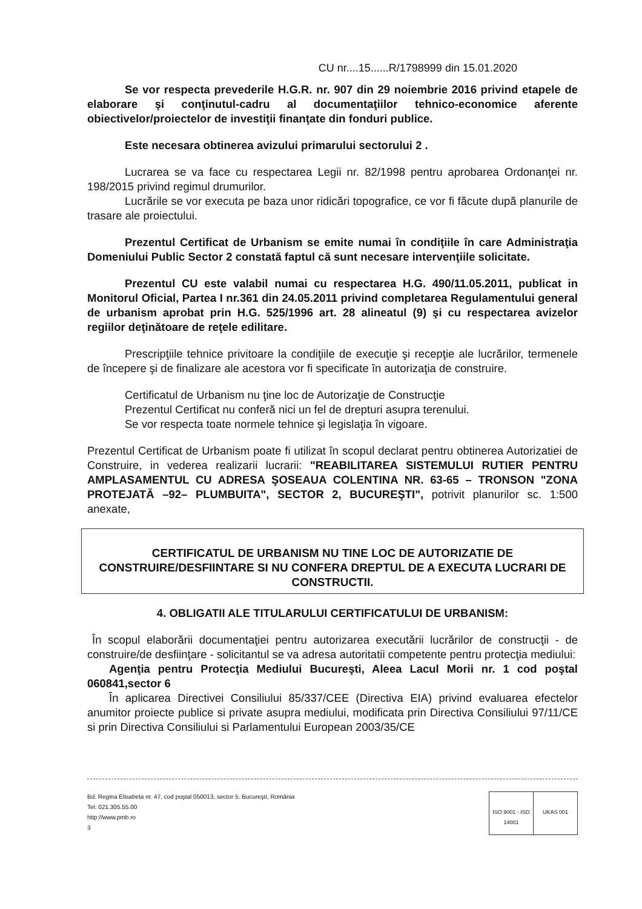CU nr....15......R/1798999 din 15.01.2020
Se vor respecta prevederile H.G.R. nr. 907 din 29 noiembrie 2016 privind etapele de elaborare şi conţinutul-cadru al documentaţiilor tehnico-economice aferente obiectivelor/proiectelor de investiţii finanţate din fonduri publice.
Este necesara obtinerea avizului primarului sectorului 2 .
Lucrarea se va face cu respectarea Legii nr. 82/1998 pentru aprobarea Ordonanţei nr. 198/2015 privind regimul drumurilor.
Lucrările se vor executa pe baza unor ridicări topografice, ce vor fi făcute după planurile de trasare ale proiectului.
Prezentul Certificat de Urbanism se emite numai în condiţiile în care Administraţia Domeniului Public Sector 2 constată faptul că sunt necesare intervenţiile solicitate.
Prezentul CU este valabil numai cu respectarea H.G. 490/11.05.2011, publicat in Monitorul Oficial, Partea I nr.361 din 24.05.2011 privind completarea Regulamentului general de urbanism aprobat prin H.G. 525/1996 art. 28 alineatul (9) şi cu respectarea avizelor regiilor deţinătoare de reţele edilitare.
Prescripţiile tehnice privitoare la condiţiile de execuţie şi recepţie ale lucrărilor, termenele de începere şi de finalizare ale acestora vor fi specificate în autorizaţia de construire.
Certificatul de Urbanism nu ţine loc de Autorizaţie de Construcţie
Prezentul Certificat nu conferă nici un fel de drepturi asupra terenului.
Se vor respecta toate normele tehnice şi legislaţia în vigoare.
Prezentul Certificat de Urbanism poate fi utilizat în scopul declarat pentru obtinerea Autorizatiei de Construire, in vederea realizarii lucrarii: "REABILITAREA SISTEMULUI RUTIER PENTRU AMPLASAMENTUL CU ADRESA ŞOSEAUA COLENTINA NR. 63-65 – TRONSON "ZONA PROTEJATĂ –92– PLUMBUITA", SECTOR 2, BUCUREŞTI", potrivit planurilor sc. 1:500 anexate,
CERTIFICATUL DE URBANISM NU TINE LOC DE AUTORIZATIE DE CONSTRUIRE/DESFIINTARE SI NU CONFERA DREPTUL DE A EXECUTA LUCRARI DE CONSTRUCTII.
4. OBLIGATII ALE TITULARULUI CERTIFICATULUI DE URBANISM:
În scopul elaborării documentaţiei pentru autorizarea executării lucrărilor de construcţii - de construire/de desfiinţare - solicitantul se va adresa autoritatii competente pentru protecţia mediului:
Agenţia pentru Protecţia Mediului Bucureşti, Aleea Lacul Morii nr. 1 cod poştal 060841,sector 6
În aplicarea Directivei Consiliului 85/337/CEE (Directiva EIA) privind evaluarea efectelor anumitor proiecte publice si private asupra mediului, modificata prin Directiva Consiliului 97/11/CE si prin Directiva Consiliului si Parlamentului European 2003/35/CE
Bd. Regina Elisabeta nr. 47, cod poştal 050013, sector 5, Bucureşti, România
Tel: 021.305.55.00
http://www.pmb.ro
3
ISO 9001 · ISO 14001 UKAS 001